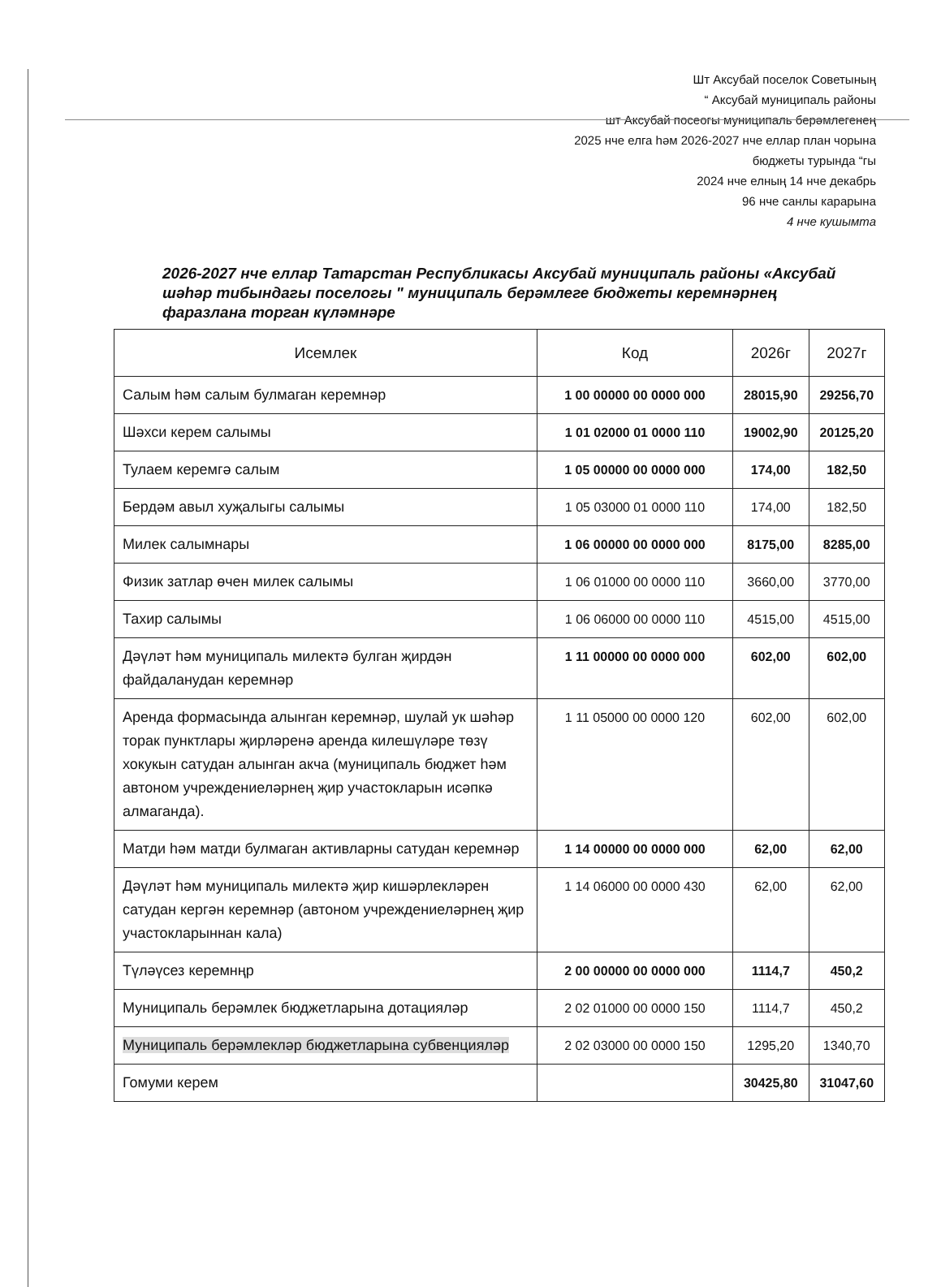Шт Аксубай поселок Советының
“ Аксубай муниципаль районы
шт Аксубай посеогы муниципаль берәмлегенең
2025 нче елга һәм 2026-2027 нче еллар план чорына
бюджеты турында “гы
2024 нче елның 14 нче декабрь
96 нче санлы карарына
4 нче кушымта
2026-2027 нче еллар Татарстан Республикасы Аксубай муниципаль районы «Аксубай шәһәр тибындагы поселогы " муниципаль берәмлеге бюджеты керемнәрнең фаразлана торган күләмнәре
| Исемлек | Код | 2026г | 2027г |
| --- | --- | --- | --- |
| Салым һәм салым булмаган керемнәр | 1 00 00000 00 0000 000 | 28015,90 | 29256,70 |
| Шәхси керем салымы | 1 01 02000 01 0000 110 | 19002,90 | 20125,20 |
| Тулаем керемгә салым | 1 05 00000 00 0000 000 | 174,00 | 182,50 |
| Бердәм авыл хуҗалыгы салымы | 1 05 03000 01 0000 110 | 174,00 | 182,50 |
| Милек салымнары | 1 06 00000 00 0000 000 | 8175,00 | 8285,00 |
| Физик затлар өчен милек салымы | 1 06 01000 00 0000 110 | 3660,00 | 3770,00 |
| Тахир салымы | 1 06 06000 00 0000 110 | 4515,00 | 4515,00 |
| Дәүләт һәм муниципаль милектә булган җирдән файдаланудан керемнәр | 1 11 00000 00 0000 000 | 602,00 | 602,00 |
| Аренда формасында алынган керемнәр, шулай ук шәһәр торак пунктлары җирләренә аренда килешүләре төзү хокукын сатудан алынган акча (муниципаль бюджет һәм автоном учреждениеләрнең җир участокларын исәпкә алмаганда). | 1 11 05000 00 0000 120 | 602,00 | 602,00 |
| Матди һәм матди булмаган активларны сатудан керемнәр | 1 14 00000 00 0000 000 | 62,00 | 62,00 |
| Дәүләт һәм муниципаль милектә җир кишәрлекләрен сатудан кергән керемнәр (автоном учреждениеләрнең җир участокларыннан кала) | 1 14 06000 00 0000 430 | 62,00 | 62,00 |
| Түләүсез керемнңр | 2 00 00000 00 0000 000 | 1114,7 | 450,2 |
| Муниципаль берәмлек бюджетларына дотацияләр | 2 02 01000 00 0000 150 | 1114,7 | 450,2 |
| Муниципаль берәмлекләр бюджетларына субвенцияләр | 2 02 03000 00 0000 150 | 1295,20 | 1340,70 |
| Гомуми керем | | 30425,80 | 31047,60 |